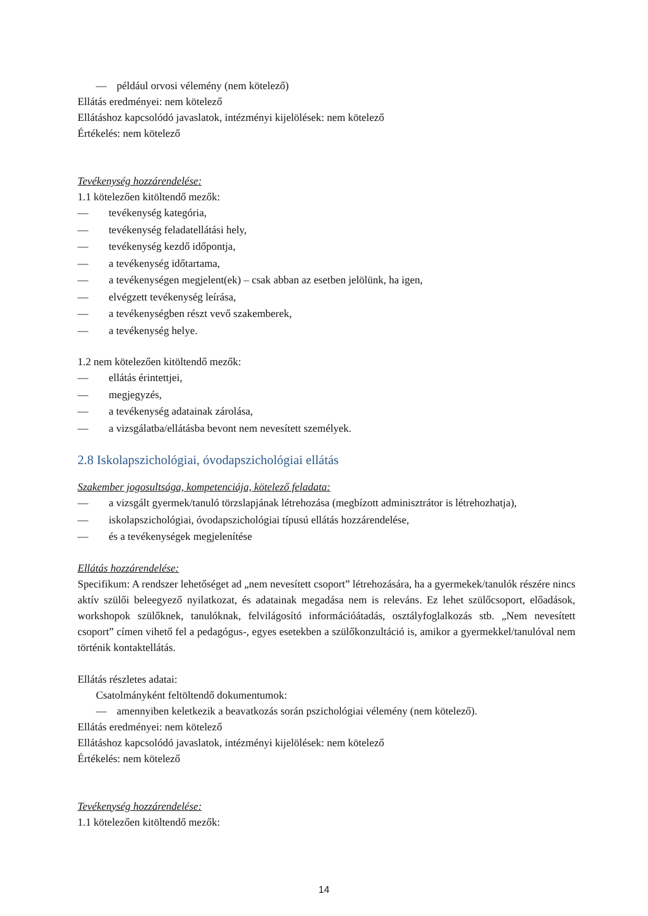— például orvosi vélemény (nem kötelező)
Ellátás eredményei: nem kötelező
Ellátáshoz kapcsolódó javaslatok, intézményi kijelölések: nem kötelező
Értékelés: nem kötelező
Tevékenység hozzárendelése:
1.1 kötelezően kitöltendő mezők:
— tevékenység kategória,
— tevékenység feladatellátási hely,
— tevékenység kezdő időpontja,
— a tevékenység időtartama,
— a tevékenységen megjelent(ek) – csak abban az esetben jelölünk, ha igen,
— elvégzett tevékenység leírása,
— a tevékenységben részt vevő szakemberek,
— a tevékenység helye.
1.2 nem kötelezően kitöltendő mezők:
— ellátás érintettjei,
— megjegyzés,
— a tevékenység adatainak zárolása,
— a vizsgálatba/ellátásba bevont nem nevesített személyek.
2.8 Iskolapszichológiai, óvodapszichológiai ellátás
Szakember jogosultsága, kompetenciája, kötelező feladata:
— a vizsgált gyermek/tanuló törzslapjának létrehozása (megbízott adminisztrátor is létrehozhatja),
— iskolapszichológiai, óvodapszichológiai típusú ellátás hozzárendelése,
— és a tevékenységek megjelenítése
Ellátás hozzárendelése:
Specifikum: A rendszer lehetőséget ad „nem nevesített csoport” létrehozására, ha a gyermekek/tanulók részére nincs aktív szülői beleegyező nyilatkozat, és adatainak megadása nem is releváns. Ez lehet szülőcsoport, előadások, workshopok szülőknek, tanulóknak, felvilágosító információátadás, osztályfoglalkozás stb. „Nem nevesített csoport” címen vihető fel a pedagógus-, egyes esetekben a szülőkonzultáció is, amikor a gyermekkel/tanulóval nem történik kontaktellátás.
Ellátás részletes adatai:
Csatolmányként feltöltendő dokumentumok:
— amennyiben keletkezik a beavatkozás során pszichológiai vélemény (nem kötelező).
Ellátás eredményei: nem kötelező
Ellátáshoz kapcsolódó javaslatok, intézményi kijelölések: nem kötelező
Értékelés: nem kötelező
Tevékenység hozzárendelése:
1.1 kötelezően kitöltendő mezők:
14